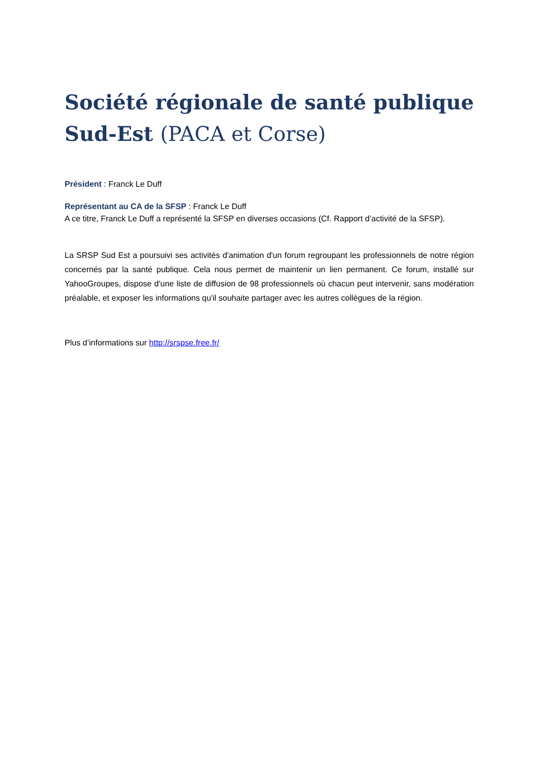Société régionale de santé publique Sud-Est (PACA et Corse)
Président : Franck Le Duff
Représentant au CA de la SFSP : Franck Le Duff
A ce titre, Franck Le Duff a représenté la SFSP en diverses occasions (Cf. Rapport d’activité de la SFSP).
La SRSP Sud Est a poursuivi ses activités d'animation d'un forum regroupant les professionnels de notre région concernés par la santé publique. Cela nous permet de maintenir un lien permanent. Ce forum, installé sur YahooGroupes, dispose d'une liste de diffusion de 98 professionnels où chacun peut intervenir, sans modération préalable, et exposer les informations qu'il souhaite partager avec les autres collègues de la région.
Plus d’informations sur http://srspse.free.fr/